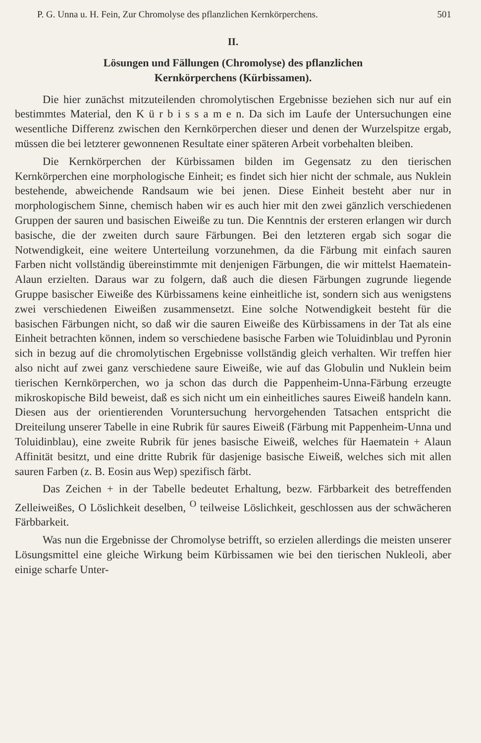P. G. Unna u. H. Fein, Zur Chromolyse des pflanzlichen Kernkörperchens. 501
II.
Lösungen und Fällungen (Chromolyse) des pflanzlichen
Kernkörperchens (Kürbissamen).
Die hier zunächst mitzuteilenden chromolytischen Ergebnisse beziehen sich nur auf ein bestimmtes Material, den K ü r b i s s a m e n. Da sich im Laufe der Untersuchungen eine wesentliche Differenz zwischen den Kernkörperchen dieser und denen der Wurzelspitze ergab, müssen die bei letzterer gewonnenen Resultate einer späteren Arbeit vorbehalten bleiben.
Die Kernkörperchen der Kürbissamen bilden im Gegensatz zu den tierischen Kernkörperchen eine morphologische Einheit; es findet sich hier nicht der schmale, aus Nuklein bestehende, abweichende Randsaum wie bei jenen. Diese Einheit besteht aber nur in morphologischem Sinne, chemisch haben wir es auch hier mit den zwei gänzlich verschiedenen Gruppen der sauren und basischen Eiweiße zu tun. Die Kenntnis der ersteren erlangen wir durch basische, die der zweiten durch saure Färbungen. Bei den letzteren ergab sich sogar die Notwendigkeit, eine weitere Unterteilung vorzunehmen, da die Färbung mit einfach sauren Farben nicht vollständig übereinstimmte mit denjenigen Färbungen, die wir mittelst Haematein-Alaun erzielten. Daraus war zu folgern, daß auch die diesen Färbungen zugrunde liegende Gruppe basischer Eiweiße des Kürbissamens keine einheitliche ist, sondern sich aus wenigstens zwei verschiedenen Eiweißen zusammensetzt. Eine solche Notwendigkeit besteht für die basischen Färbungen nicht, so daß wir die sauren Eiweiße des Kürbissamens in der Tat als eine Einheit betrachten können, indem so verschiedene basische Farben wie Toluidinblau und Pyronin sich in bezug auf die chromolytischen Ergebnisse vollständig gleich verhalten. Wir treffen hier also nicht auf zwei ganz verschiedene saure Eiweiße, wie auf das Globulin und Nuklein beim tierischen Kernkörperchen, wo ja schon das durch die Pappenheim-Unna-Färbung erzeugte mikroskopische Bild beweist, daß es sich nicht um ein einheitliches saures Eiweiß handeln kann. Diesen aus der orientierenden Voruntersuchung hervorgehenden Tatsachen entspricht die Dreiteilung unserer Tabelle in eine Rubrik für saures Eiweiß (Färbung mit Pappenheim-Unna und Toluidinblau), eine zweite Rubrik für jenes basische Eiweiß, welches für Haematein + Alaun Affinität besitzt, und eine dritte Rubrik für dasjenige basische Eiweiß, welches sich mit allen sauren Farben (z. B. Eosin aus Wep) spezifisch färbt.
Das Zeichen + in der Tabelle bedeutet Erhaltung, bezw. Färbbarkeit des betreffenden Zelleiweißes, O Löslichkeit deselben, <sup>O</sup> teilweise Löslichkeit, geschlossen aus der schwächeren Färbbarkeit.
Was nun die Ergebnisse der Chromolyse betrifft, so erzielen allerdings die meisten unserer Lösungsmittel eine gleiche Wirkung beim Kürbissamen wie bei den tierischen Nukleoli, aber einige scharfe Unter-